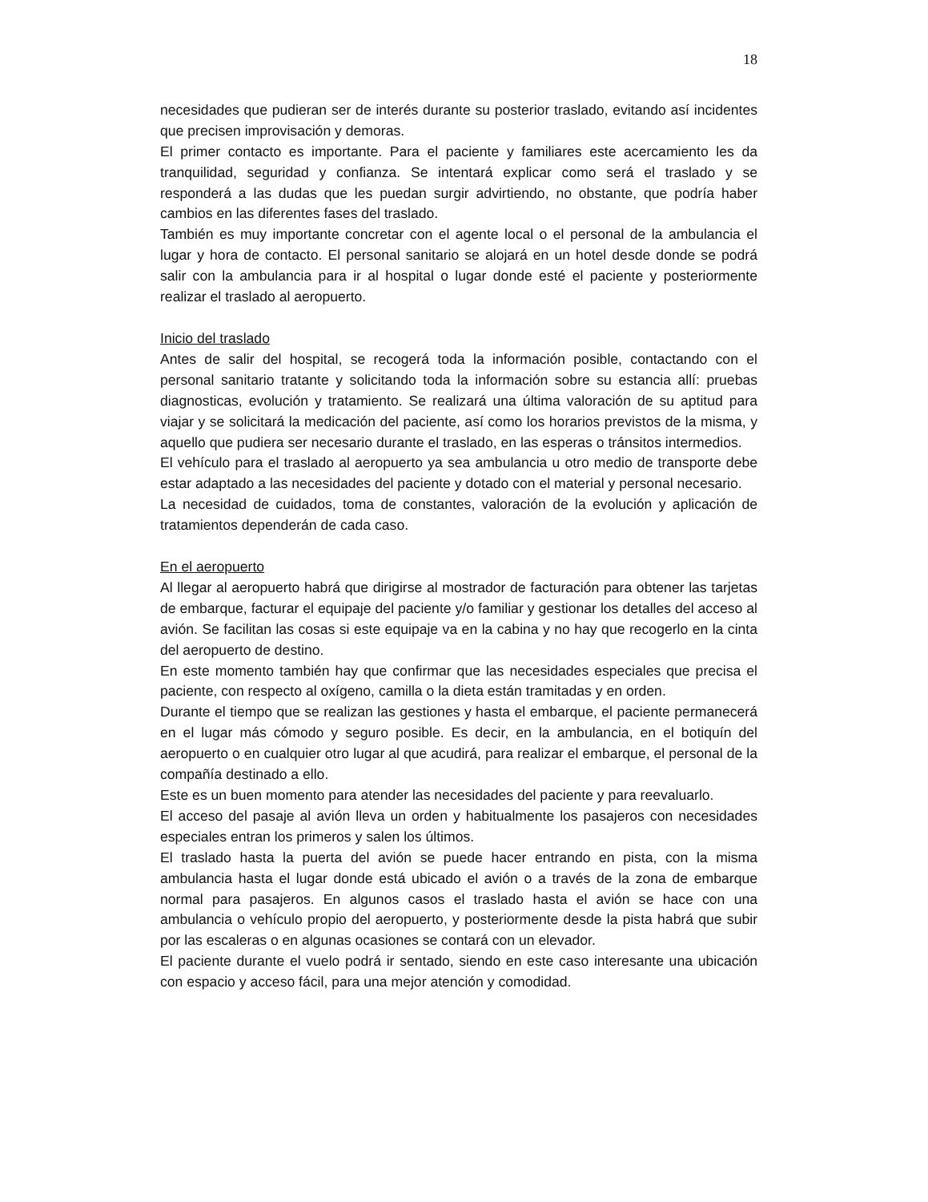18
necesidades que pudieran ser de interés durante su posterior traslado, evitando así incidentes que precisen improvisación y demoras.
El primer contacto es importante. Para el paciente y familiares este acercamiento les da tranquilidad, seguridad y confianza. Se intentará explicar como será el traslado y se responderá a las dudas que les puedan surgir advirtiendo, no obstante, que podría haber cambios en las diferentes fases del traslado.
También es muy importante concretar con el agente local o el personal de la ambulancia el lugar y hora de contacto. El personal sanitario se alojará en un hotel desde donde se podrá salir con la ambulancia para ir al hospital o lugar donde esté el paciente y posteriormente realizar el traslado al aeropuerto.
Inicio del traslado
Antes de salir del hospital, se recogerá toda la información posible, contactando con el personal sanitario tratante y solicitando toda la información sobre su estancia allí: pruebas diagnosticas, evolución y tratamiento. Se realizará una última valoración de su aptitud para viajar y se solicitará la medicación del paciente, así como los horarios previstos de la misma, y aquello que pudiera ser necesario durante el traslado, en las esperas o tránsitos intermedios.
El vehículo para el traslado al aeropuerto ya sea ambulancia u otro medio de transporte debe estar adaptado a las necesidades del paciente y dotado con el material y personal necesario.
La necesidad de cuidados, toma de constantes, valoración de la evolución y aplicación de tratamientos dependerán de cada caso.
En el aeropuerto
Al llegar al aeropuerto habrá que dirigirse al mostrador de facturación para obtener las tarjetas de embarque, facturar el equipaje del paciente y/o familiar y gestionar los detalles del acceso al avión. Se facilitan las cosas si este equipaje va en la cabina y no hay que recogerlo en la cinta del aeropuerto de destino.
En este momento también hay que confirmar que las necesidades especiales que precisa el paciente, con respecto al oxígeno, camilla o la dieta están tramitadas y en orden.
Durante el tiempo que se realizan las gestiones y hasta el embarque, el paciente permanecerá en el lugar más cómodo y seguro posible. Es decir, en la ambulancia, en el botiquín del aeropuerto o en cualquier otro lugar al que acudirá, para realizar el embarque, el personal de la compañía destinado a ello.
Este es un buen momento para atender las necesidades del paciente y para reevaluarlo.
El acceso del pasaje al avión lleva un orden y habitualmente los pasajeros con necesidades especiales entran los primeros y salen los últimos.
El traslado hasta la puerta del avión se puede hacer entrando en pista, con la misma ambulancia hasta el lugar donde está ubicado el avión o a través de la zona de embarque normal para pasajeros. En algunos casos el traslado hasta el avión se hace con una ambulancia o vehículo propio del aeropuerto, y posteriormente desde la pista habrá que subir por las escaleras o en algunas ocasiones se contará con un elevador.
El paciente durante el vuelo podrá ir sentado, siendo en este caso interesante una ubicación con espacio y acceso fácil, para una mejor atención y comodidad.